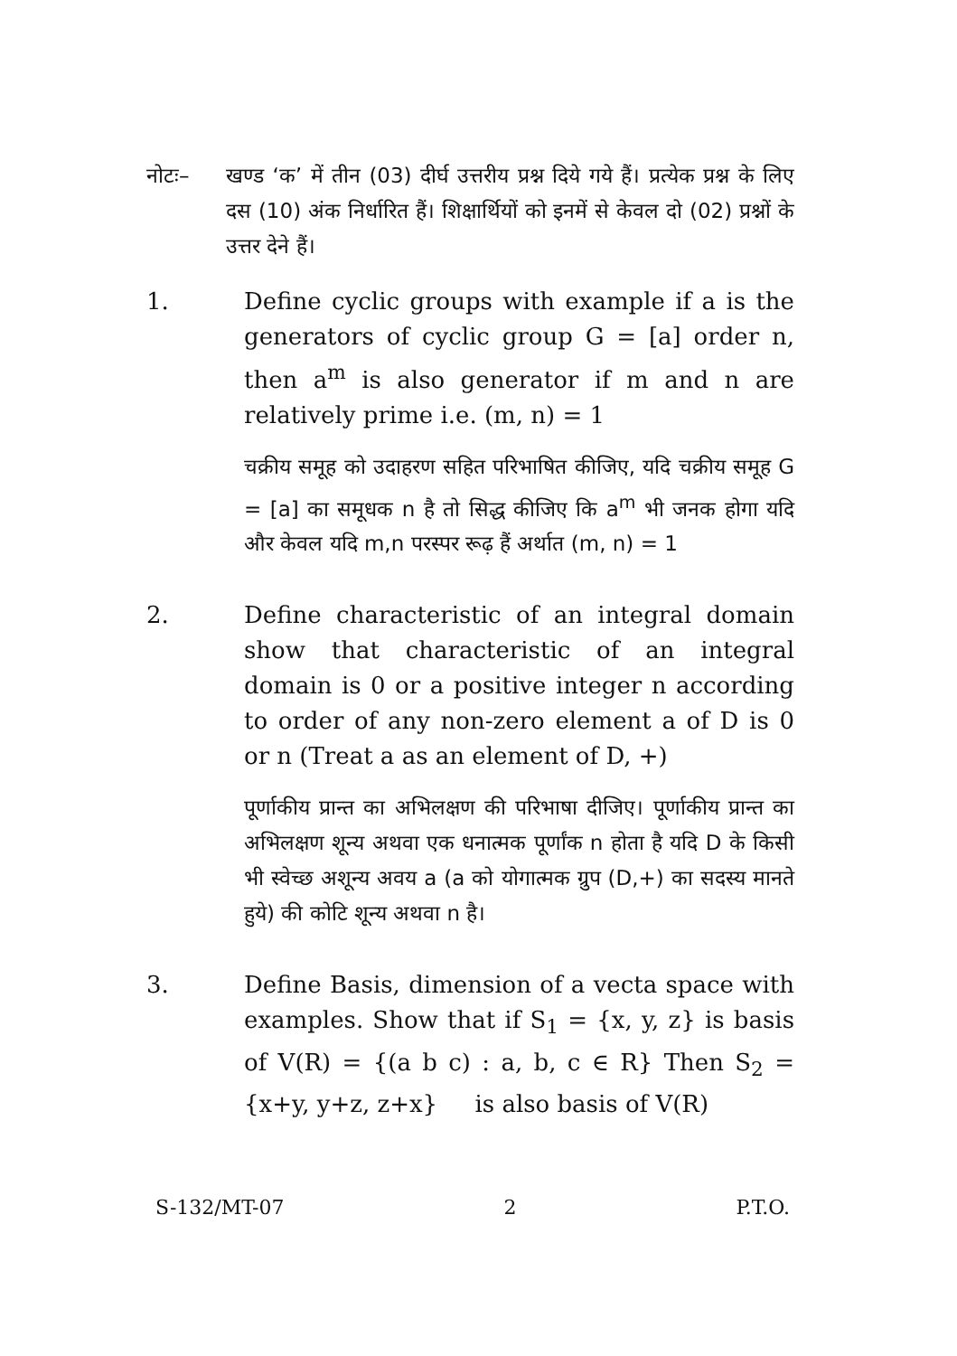नोटः– खण्ड ‘क’ में तीन (03) दीर्घ उत्तरीय प्रश्न दिये गये हैं। प्रत्येक प्रश्न के लिए दस (10) अंक निर्धारित हैं। शिक्षार्थियों को इनमें से केवल दो (02) प्रश्नों के उत्तर देने हैं।
1. Define cyclic groups with example if a is the generators of cyclic group G = [a] order n, then a<sup>m</sup> is also generator if m and n are relatively prime i.e. (m, n) = 1
चक्रीय समूह को उदाहरण सहित परिभाषित कीजिए, यदि चक्रीय समूह G = [a] का समूधक n है तो सिद्ध कीजिए कि a<sup>m</sup> भी जनक होगा यदि और केवल यदि m,n परस्पर रूढ़ हैं अर्थात (m, n) = 1
2. Define characteristic of an integral domain show that characteristic of an integral domain is 0 or a positive integer n according to order of any non-zero element a of D is 0 or n (Treat a as an element of D, +)
पूर्णाकीय प्रान्त का अभिलक्षण की परिभाषा दीजिए। पूर्णाकीय प्रान्त का अभिलक्षण शून्य अथवा एक धनात्मक पूर्णांक n होता है यदि D के किसी भी स्वेच्छ अशून्य अवय a (a को योगात्मक ग्रुप (D,+) का सदस्य मानते हुये) की कोटि शून्य अथवा n है।
3. Define Basis, dimension of a vecta space with examples. Show that if S<sub>1</sub> = {x, y, z} is basis of V(R) = {(a b c) : a, b, c ∈ R} Then S<sub>2</sub> = {x+y, y+z, z+x} is also basis of V(R)
S-132/MT-07 2 P.T.O.